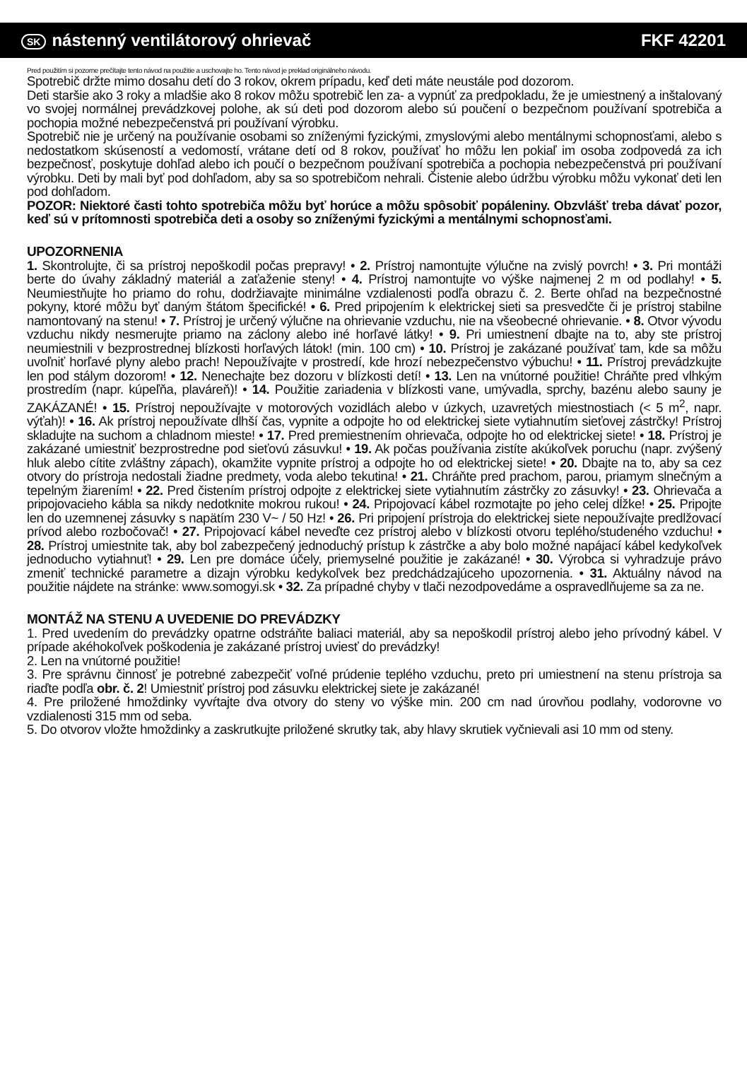SK nástenný ventilátorový ohrievač FKF 42201
Pred použitím si pozorne prečítajte tento návod na použitie a uschovajte ho. Tento návod je preklad originálneho návodu.
Spotrebič držte mimo dosahu detí do 3 rokov, okrem prípadu, keď deti máte neustále pod dozorom.
Deti staršie ako 3 roky a mladšie ako 8 rokov môžu spotrebič len za- a vypnúť za predpokladu, že je umiestnený a inštalovaný vo svojej normálnej prevádzkovej polohe, ak sú deti pod dozorom alebo sú poučení o bezpečnom používaní spotrebiča a pochopia možné nebezpečenstvá pri používaní výrobku.
Spotrebič nie je určený na používanie osobami so zníženými fyzickými, zmyslovými alebo mentálnymi schopnosťami, alebo s nedostatkom skúseností a vedomostí, vrátane detí od 8 rokov, používať ho môžu len pokiaľ im osoba zodpovedá za ich bezpečnosť, poskytuje dohľad alebo ich poučí o bezpečnom používaní spotrebiča a pochopia nebezpečenstvá pri používaní výrobku. Deti by mali byť pod dohľadom, aby sa so spotrebičom nehrali. Čistenie alebo údržbu výrobku môžu vykonať deti len pod dohľadom.
POZOR: Niektoré časti tohto spotrebiča môžu byť horúce a môžu spôsobiť popáleniny. Obzvlášť treba dávať pozor, keď sú v prítomnosti spotrebiča deti a osoby so zníženými fyzickými a mentálnymi schopnosťami.
UPOZORNENIA
1. Skontrolujte, či sa prístroj nepoškodil počas prepravy! • 2. Prístroj namontujte výlučne na zvislý povrch! • 3. Pri montáži berte do úvahy základný materiál a zaťaženie steny! • 4. Prístroj namontujte vo výške najmenej 2 m od podlahy! • 5. Neumiestňujte ho priamo do rohu, dodržiavajte minimálne vzdialenosti podľa obrazu č. 2. Berte ohľad na bezpečnostné pokyny, ktoré môžu byť daným štátom špecifické! • 6. Pred pripojením k elektrickej sieti sa presvedčte či je prístroj stabilne namontovaný na stenu! • 7. Prístroj je určený výlučne na ohrievanie vzduchu, nie na všeobecné ohrievanie. • 8. Otvor vývodu vzduchu nikdy nesmerujte priamo na záclony alebo iné horľavé látky! • 9. Pri umiestnení dbajte na to, aby ste prístroj neumiestnili v bezprostrednej blízkosti horľavých látok! (min. 100 cm) • 10. Prístroj je zakázané používať tam, kde sa môžu uvoľniť horľavé plyny alebo prach! Nepoužívajte v prostredí, kde hrozí nebezpečenstvo výbuchu! • 11. Prístroj prevádzkujte len pod stálym dozorom! • 12. Nenechajte bez dozoru v blízkosti detí! • 13. Len na vnútorné použitie! Chráňte pred vlhkým prostredím (napr. kúpeľňa, plaváreň)! • 14. Použitie zariadenia v blízkosti vane, umývadla, sprchy, bazénu alebo sauny je ZAKÁZANÉ! • 15. Prístroj nepoužívajte v motorových vozidlách alebo v úzkych, uzavretých miestnostiach (< 5 m<sup>2</sup>, napr. výťah)! • 16. Ak prístroj nepoužívate dlhší čas, vypnite a odpojte ho od elektrickej siete vytiahnutím sieťovej zástrčky! Prístroj skladujte na suchom a chladnom mieste! • 17. Pred premiestnením ohrievača, odpojte ho od elektrickej siete! • 18. Prístroj je zakázané umiestniť bezprostredne pod sieťovú zásuvku! • 19. Ak počas používania zistíte akúkoľvek poruchu (napr. zvýšený hluk alebo cítite zvláštny zápach), okamžite vypnite prístroj a odpojte ho od elektrickej siete! • 20. Dbajte na to, aby sa cez otvory do prístroja nedostali žiadne predmety, voda alebo tekutina! • 21. Chráňte pred prachom, parou, priamym slnečným a tepelným žiarením! • 22. Pred čistením prístroj odpojte z elektrickej siete vytiahnutím zástrčky zo zásuvky! • 23. Ohrievača a pripojovacieho kábla sa nikdy nedotknite mokrou rukou! • 24. Pripojovací kábel rozmotajte po jeho celej dĺžke! • 25. Pripojte len do uzemnenej zásuvky s napätím 230 V~ / 50 Hz! • 26. Pri pripojení prístroja do elektrickej siete nepoužívajte predlžovací prívod alebo rozbočovač! • 27. Pripojovací kábel neveďte cez prístroj alebo v blízkosti otvoru teplého/studeného vzduchu! • 28. Prístroj umiestnite tak, aby bol zabezpečený jednoduchý prístup k zástrčke a aby bolo možné napájací kábel kedykoľvek jednoducho vytiahnuť! • 29. Len pre domáce účely, priemyselné použitie je zakázané! • 30. Výrobca si vyhradzuje právo zmeniť technické parametre a dizajn výrobku kedykoľvek bez predchádzajúceho upozornenia. • 31. Aktuálny návod na použitie nájdete na stránke: www.somogyi.sk • 32. Za prípadné chyby v tlači nezodpovedáme a ospravedlňujeme sa za ne.
MONTÁŽ NA STENU A UVEDENIE DO PREVÁDZKY
1. Pred uvedením do prevádzky opatrne odstráňte baliaci materiál, aby sa nepoškodil prístroj alebo jeho prívodný kábel. V prípade akéhokoľvek poškodenia je zakázané prístroj uviesť do prevádzky!
2. Len na vnútorné použitie!
3. Pre správnu činnosť je potrebné zabezpečiť voľné prúdenie teplého vzduchu, preto pri umiestnení na stenu prístroja sa riaďte podľa obr. č. 2! Umiestniť prístroj pod zásuvku elektrickej siete je zakázané!
4. Pre priložené hmoždinky vyvŕtajte dva otvory do steny vo výške min. 200 cm nad úrovňou podlahy, vodorovne vo vzdialenosti 315 mm od seba.
5. Do otvorov vložte hmoždinky a zaskrutkujte priložené skrutky tak, aby hlavy skrutiek vyčnievali asi 10 mm od steny.